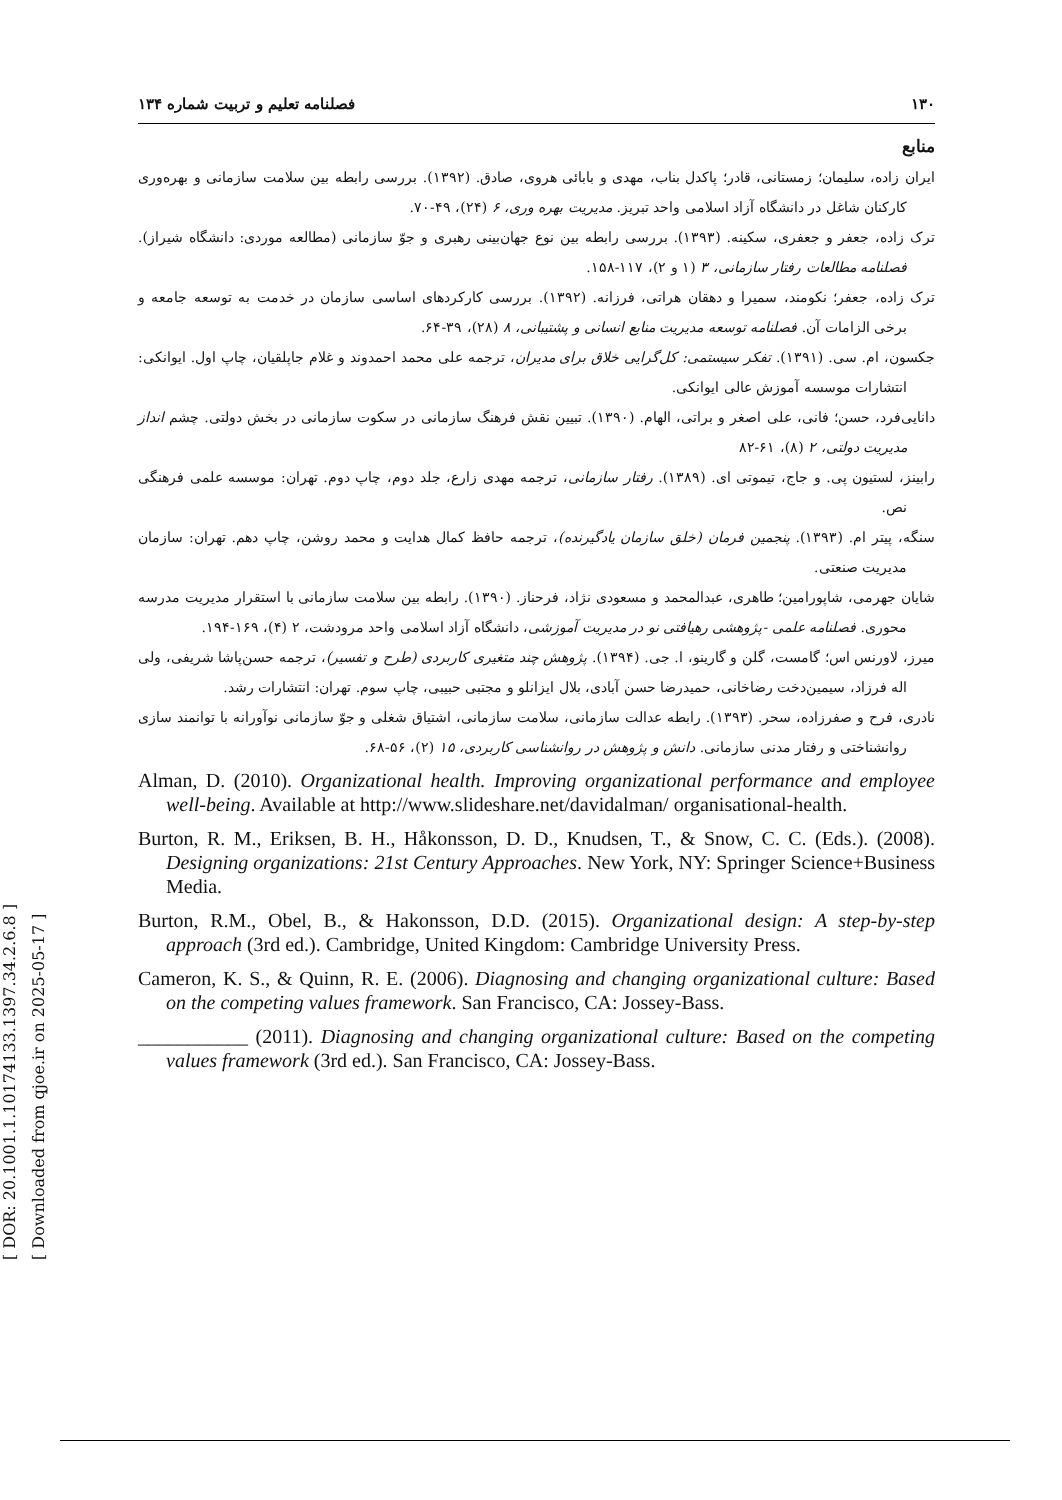[ DOR: 20.1001.1.10174133.1397.34.2.6.8 ]
[ Downloaded from qjoe.ir on 2025-05-17 ]
۱۳۰ فصلنامه تعلیم و تربیت شماره ۱۳۴
منابع
ایران زاده، سلیمان؛ زمستانی، قادر؛ پاکدل بناب، مهدی و بابائی هروی، صادق. (۱۳۹۲). بررسی رابطه بین سلامت سازمانی و بهره‌وری کارکنان شاغل در دانشگاه آزاد اسلامی واحد تبریز. مدیریت بهره وری، ۶ (۲۴)، ۴۹-۷۰.
ترک زاده، جعفر و جعفری، سکینه. (۱۳۹۳). بررسی رابطه بین نوع جهان‌بینی رهبری و جوّ سازمانی (مطالعه موردی: دانشگاه شیراز). فصلنامه مطالعات رفتار سازمانی، ۳ (۱ و ۲)، ۱۱۷-۱۵۸.
ترک زاده، جعفر؛ نکومند، سمیرا و دهقان هراتی، فرزانه. (۱۳۹۲). بررسی کارکردهای اساسی سازمان در خدمت به توسعه جامعه و برخی الزامات آن. فصلنامه توسعه مدیریت منابع انسانی و پشتیبانی، ۸ (۲۸)، ۳۹-۶۴.
جکسون، ام. سی. (۱۳۹۱). تفکر سیستمی: کل‌گرایی خلاق برای مدیران، ترجمه علی محمد احمدوند و غلام جاپلقیان، چاپ اول. ایوانکی: انتشارات موسسه آموزش عالی ایوانکی.
دانایی‌فرد، حسن؛ فانی، علی اصغر و براتی، الهام. (۱۳۹۰). تبیین نقش فرهنگ سازمانی در سکوت سازمانی در بخش دولتی. چشم انداز مدیریت دولتی، ۲ (۸)، ۶۱-۸۲
رابینز، لستیون پی. و جاج، تیموتی ای. (۱۳۸۹). رفتار سازمانی، ترجمه مهدی زارع، جلد دوم، چاپ دوم. تهران: موسسه علمی فرهنگی نص.
سنگه، پیتر ام. (۱۳۹۳). پنجمین فرمان (خلق سازمان یادگیرنده)، ترجمه حافظ کمال هدایت و محمد روشن، چاپ دهم. تهران: سازمان مدیریت صنعتی.
شایان جهرمی، شاپورامین؛ طاهری، عبدالمحمد و مسعودی نژاد، فرحناز. (۱۳۹۰). رابطه بین سلامت سازمانی با استقرار مدیریت مدرسه محوری. فصلنامه علمی -پژوهشی رهیافتی نو در مدیریت آموزشی، دانشگاه آزاد اسلامی واحد مرودشت، ۲ (۴)، ۱۶۹-۱۹۴.
میرز، لاورنس اس؛ گامست، گلن و گارینو، ا. جی. (۱۳۹۴). پژوهش چند متغیری کاربردی (طرح و تفسیر)، ترجمه حسن‌پاشا شریفی، ولی اله فرزاد، سیمین‌دخت رضاخانی، حمیدرضا حسن آبادی، بلال ایزانلو و مجتبی حبیبی، چاپ سوم. تهران: انتشارات رشد.
نادری، فرح و صفرزاده، سحر. (۱۳۹۳). رابطه عدالت سازمانی، سلامت سازمانی، اشتیاق شغلی و جوّ سازمانی نوآورانه با توانمند سازی روانشناختی و رفتار مدنی سازمانی. دانش و پژوهش در روانشناسی کاربردی، ۱۵ (۲)، ۵۶-۶۸.
Alman, D. (2010). Organizational health. Improving organizational performance and employee well-being. Available at http://www.slideshare.net/davidalman/ organisational-health.
Burton, R. M., Eriksen, B. H., Håkonsson, D. D., Knudsen, T., & Snow, C. C. (Eds.). (2008). Designing organizations: 21st Century Approaches. New York, NY: Springer Science+Business Media.
Burton, R.M., Obel, B., & Hakonsson, D.D. (2015). Organizational design: A step-by-step approach (3rd ed.). Cambridge, United Kingdom: Cambridge University Press.
Cameron, K. S., & Quinn, R. E. (2006). Diagnosing and changing organizational culture: Based on the competing values framework. San Francisco, CA: Jossey-Bass.
___________ (2011). Diagnosing and changing organizational culture: Based on the competing values framework (3rd ed.). San Francisco, CA: Jossey-Bass.